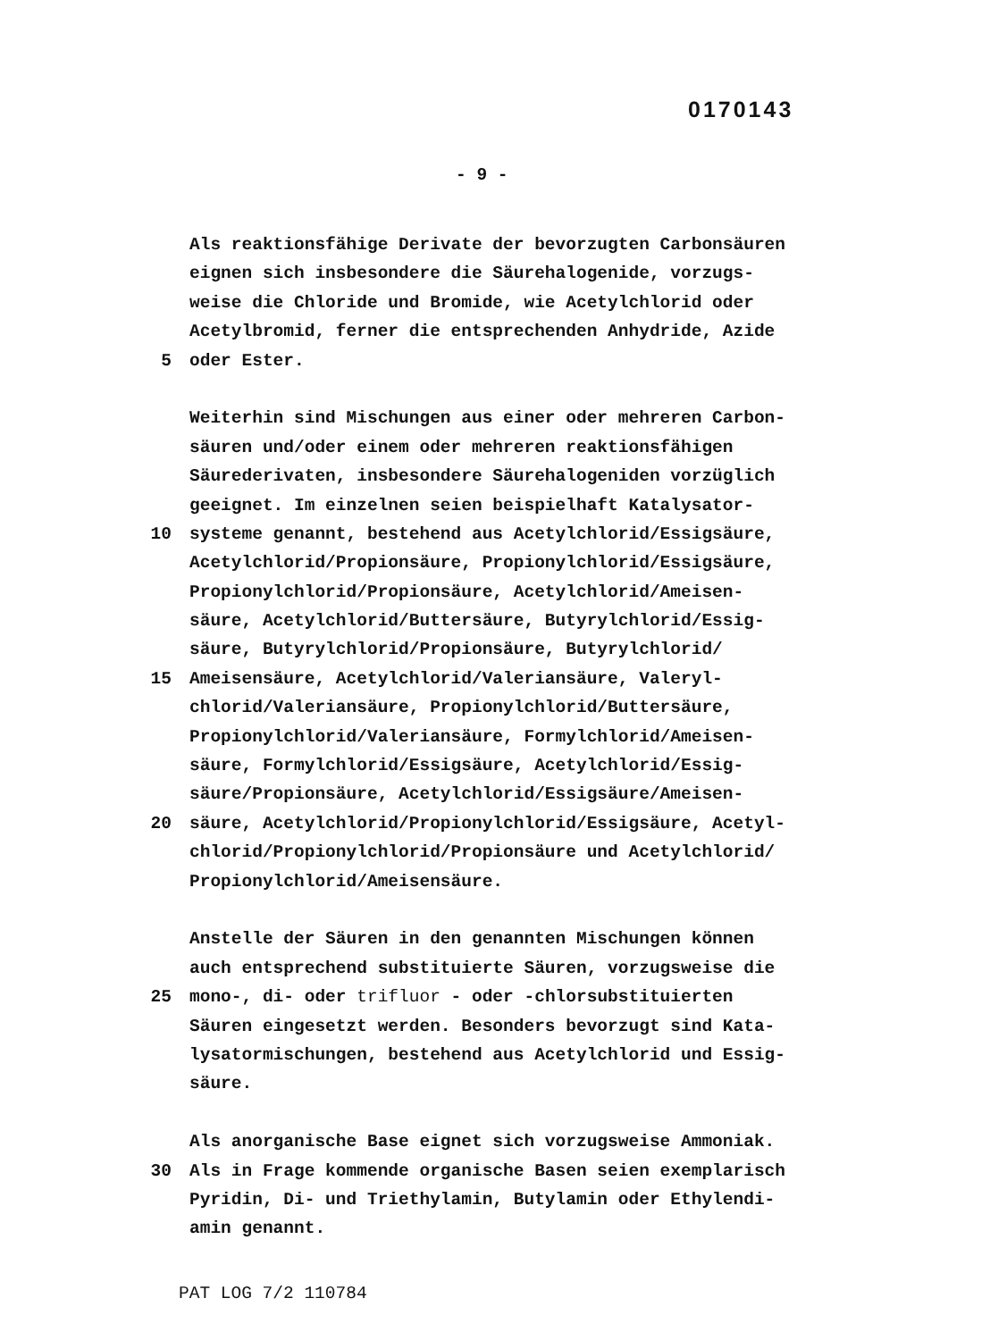0170143
- 9 -
Als reaktionsfähige Derivate der bevorzugten Carbonsäuren
eignen sich insbesondere die Säurehalogenide, vorzugs-
weise die Chloride und Bromide, wie Acetylchlorid oder
Acetylbromid, ferner die entsprechenden Anhydride, Azide
5 oder Ester.
Weiterhin sind Mischungen aus einer oder mehreren Carbon-
säuren und/oder einem oder mehreren reaktionsfähigen
Säurederivaten, insbesondere Säurehalogeniden vorzüglich
geeignet. Im einzelnen seien beispielhaft Katalysator-
10 systeme genannt, bestehend aus Acetylchlorid/Essigsäure,
Acetylchlorid/Propionsäure, Propionylchlorid/Essigsäure,
Propionylchlorid/Propionsäure, Acetylchlorid/Ameisen-
säure, Acetylchlorid/Buttersäure, Butyrylchlorid/Essig-
säure, Butyrylchlorid/Propionsäure, Butyrylchlorid/
15 Ameisensäure, Acetylchlorid/Valeriansäure, Valeryl-
chlorid/Valeriansäure, Propionylchlorid/Buttersäure,
Propionylchlorid/Valeriansäure, Formylchlorid/Ameisen-
säure, Formylchlorid/Essigsäure, Acetylchlorid/Essig-
säure/Propionsäure, Acetylchlorid/Essigsäure/Ameisen-
20 säure, Acetylchlorid/Propionylchlorid/Essigsäure, Acetyl-
chlorid/Propionylchlorid/Propionsäure und Acetylchlorid/
Propionylchlorid/Ameisensäure.
Anstelle der Säuren in den genannten Mischungen können
auch entsprechend substituierte Säuren, vorzugsweise die
25 mono-, di- oder trifluor - oder -chlorsubstituierten
Säuren eingesetzt werden. Besonders bevorzugt sind Kata-
lysatormischungen, bestehend aus Acetylchlorid und Essig-
säure.
Als anorganische Base eignet sich vorzugsweise Ammoniak.
30 Als in Frage kommende organische Basen seien exemplarisch
Pyridin, Di- und Triethylamin, Butylamin oder Ethylendi-
amin genannt.
PAT LOG 7/2 110784